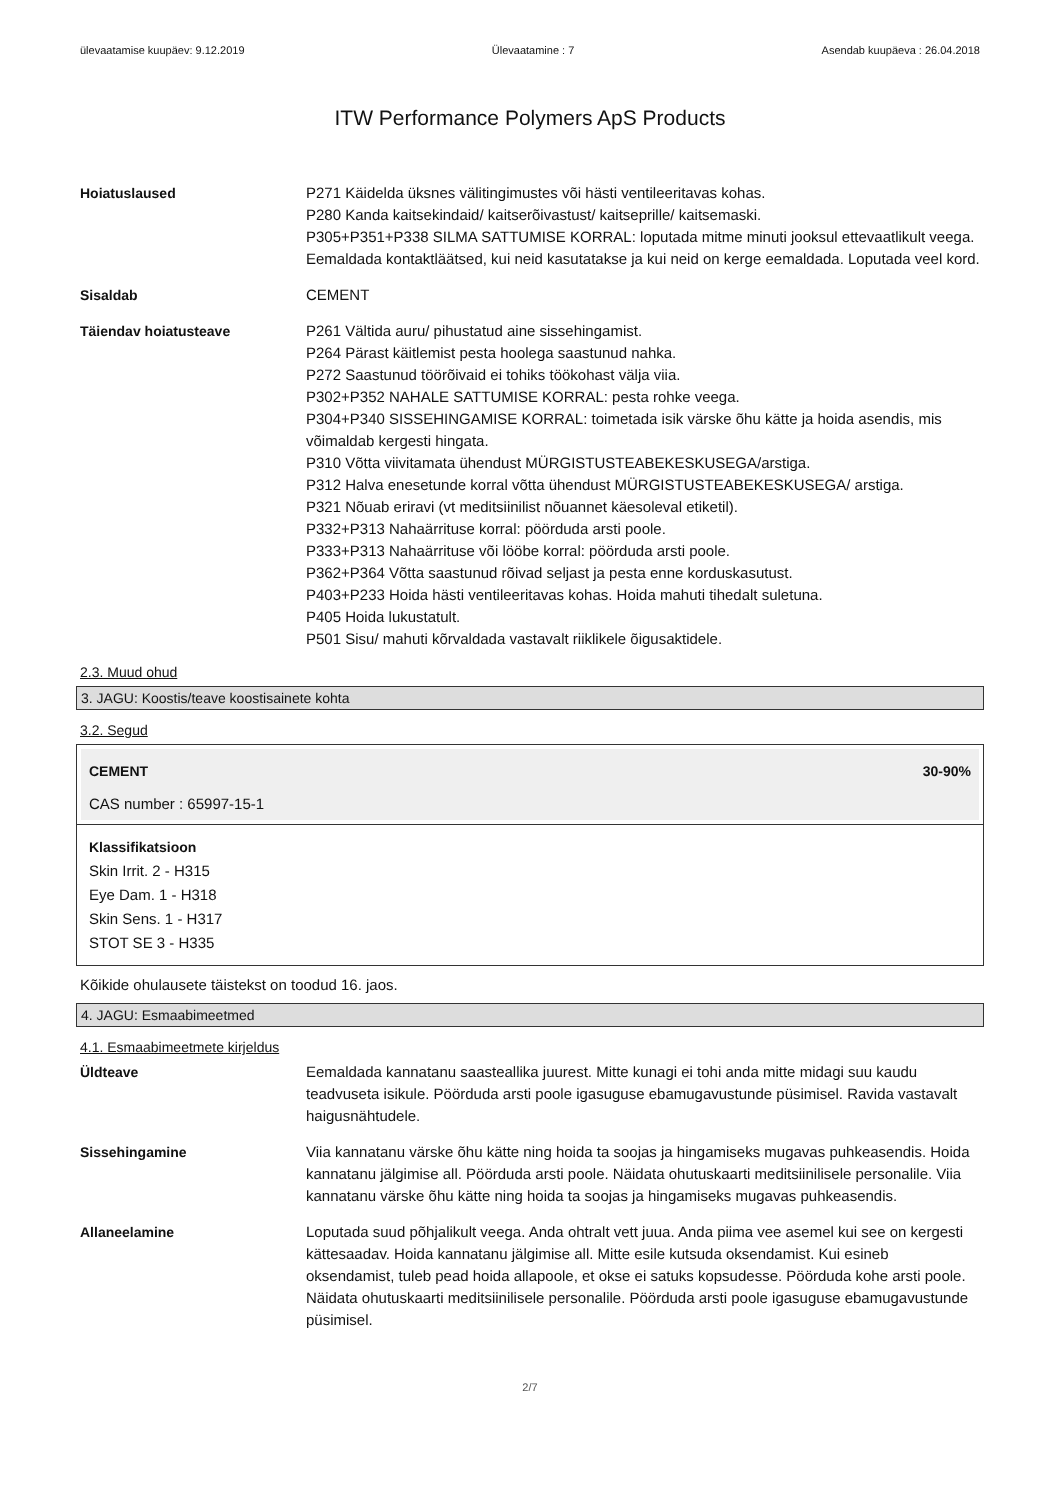ülevaatamise kuupäev: 9.12.2019 Ülevaatamine : 7 Asendab kuupäeva : 26.04.2018
ITW Performance Polymers ApS Products
Hoiatuslaused P271 Käidelda üksnes välitingimustes või hästi ventileeritavas kohas.
P280 Kanda kaitsekindaid/ kaitserõivastust/ kaitseprille/ kaitsemaski.
P305+P351+P338 SILMA SATTUMISE KORRAL: loputada mitme minuti jooksul ettevaatlikult veega. Eemaldada kontaktläätsed, kui neid kasutatakse ja kui neid on kerge eemaldada. Loputada veel kord.
Sisaldab CEMENT
Täiendav hoiatusteave P261 Vältida auru/ pihustatud aine sissehingamist.
P264 Pärast käitlemist pesta hoolega saastunud nahka.
P272 Saastunud töörõivaid ei tohiks töökohast välja viia.
P302+P352 NAHALE SATTUMISE KORRAL: pesta rohke veega.
P304+P340 SISSEHINGAMISE KORRAL: toimetada isik värske õhu kätte ja hoida asendis, mis võimaldab kergesti hingata.
P310 Võtta viivitamata ühendust MÜRGISTUSTEABEKESKUSEGA/arstiga.
P312 Halva enesetunde korral võtta ühendust MÜRGISTUSTEABEKESKUSEGA/ arstiga.
P321 Nõuab eriravi (vt meditsiinilist nõuannet käesoleval etiketil).
P332+P313 Nahaärrituse korral: pöörduda arsti poole.
P333+P313 Nahaärrituse või lööbe korral: pöörduda arsti poole.
P362+P364 Võtta saastunud rõivad seljast ja pesta enne korduskasutust.
P403+P233 Hoida hästi ventileeritavas kohas. Hoida mahuti tihedalt suletuna.
P405 Hoida lukustatult.
P501 Sisu/ mahuti kõrvaldada vastavalt riiklikele õigusaktidele.
2.3. Muud ohud
3. JAGU: Koostis/teave koostisainete kohta
3.2. Segud
CEMENT 30-90%
CAS number : 65997-15-1
Klassifikatsioon
Skin Irrit. 2 - H315
Eye Dam. 1 - H318
Skin Sens. 1 - H317
STOT SE 3 - H335
Kõikide ohulausete täistekst on toodud 16. jaos.
4. JAGU: Esmaabimeetmed
4.1. Esmaabimeetmete kirjeldus
Üldteave Eemaldada kannatanu saasteallika juurest. Mitte kunagi ei tohi anda mitte midagi suu kaudu teadvuseta isikule. Pöörduda arsti poole igasuguse ebamugavustunde püsimisel. Ravida vastavalt haigusnähtudele.
Sissehingamine Viia kannatanu värske õhu kätte ning hoida ta soojas ja hingamiseks mugavas puhkeasendis. Hoida kannatanu jälgimise all. Pöörduda arsti poole. Näidata ohutuskaarti meditsiinilisele personalile. Viia kannatanu värske õhu kätte ning hoida ta soojas ja hingamiseks mugavas puhkeasendis.
Allaneelamine Loputada suud põhjalikult veega. Anda ohtralt vett juua. Anda piima vee asemel kui see on kergesti kättesaadav. Hoida kannatanu jälgimise all. Mitte esile kutsuda oksendamist. Kui esineb oksendamist, tuleb pead hoida allapoole, et okse ei satuks kopsudesse. Pöörduda kohe arsti poole. Näidata ohutuskaarti meditsiinilisele personalile. Pöörduda arsti poole igasuguse ebamugavustunde püsimisel.
2/7